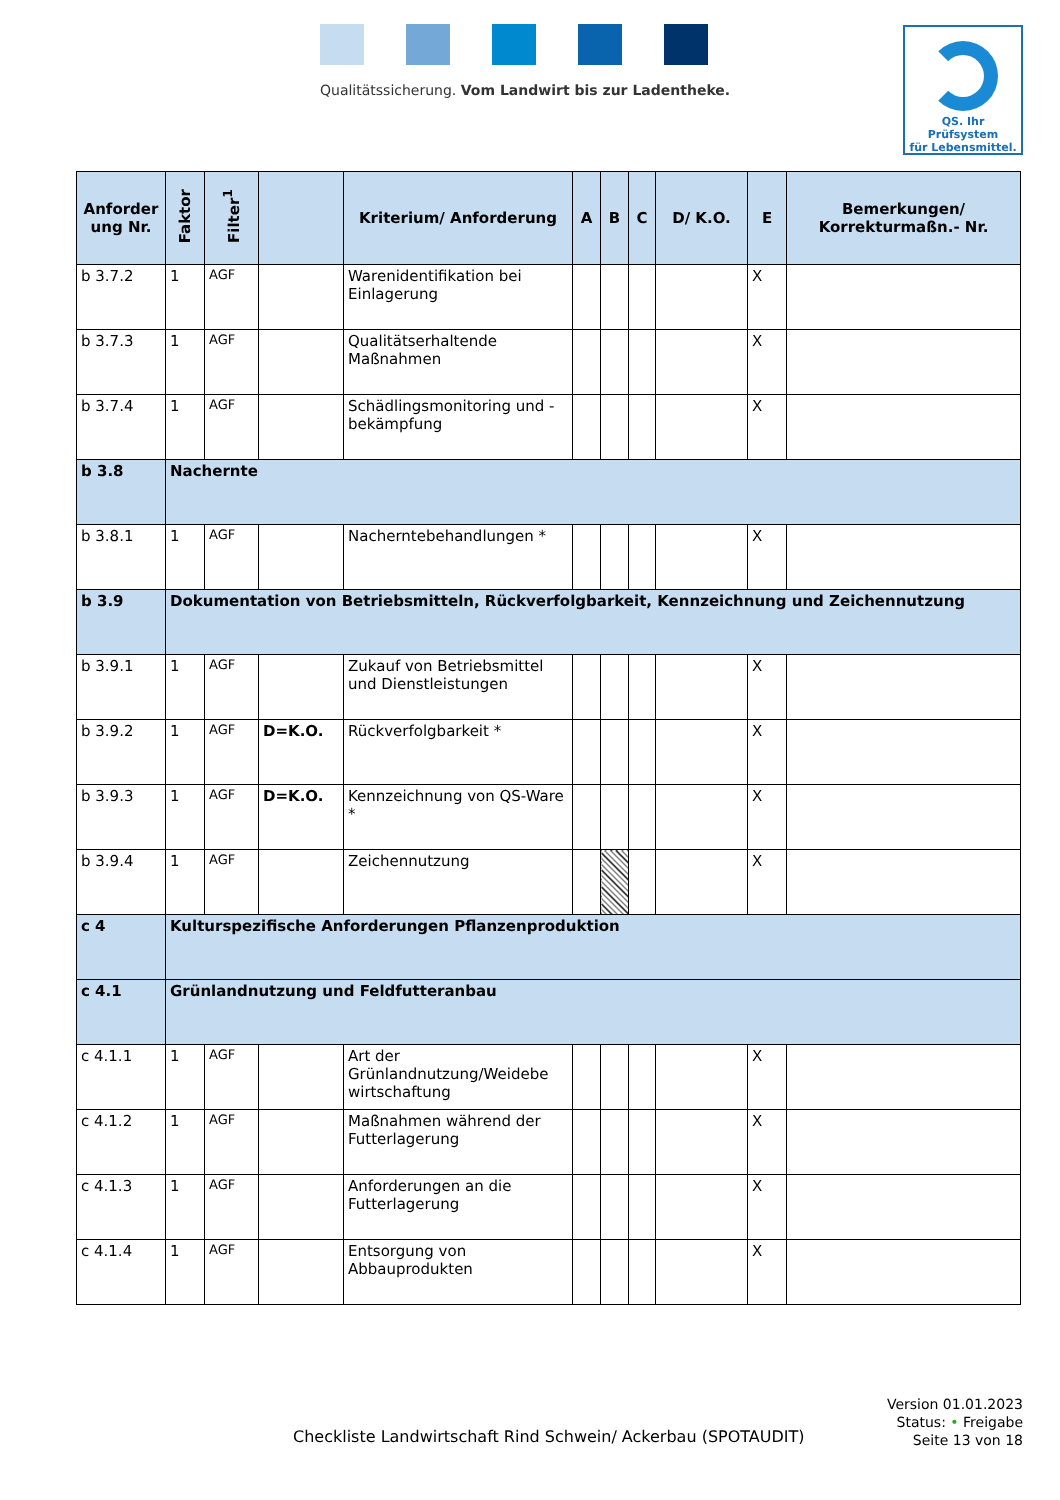Qualitätssicherung. Vom Landwirt bis zur Ladentheke.
QS. Ihr Prüfsystem
für Lebensmittel.
| Anforder ung Nr. | Faktor | Filter<sup>1</sup> | | Kriterium/ Anforderung | A | B | C | D/ K.O. | E | Bemerkungen/ Korrekturmaßn.- Nr. |
| --- | --- | --- | --- | --- | --- | --- | --- | --- | --- | --- |
| b 3.7.2 | 1 | AGF | | Warenidentifikation bei Einlagerung | | | | | X | |
| b 3.7.3 | 1 | AGF | | Qualitätserhaltende Maßnahmen | | | | | X | |
| b 3.7.4 | 1 | AGF | | Schädlingsmonitoring und -bekämpfung | | | | | X | |
| b 3.8 | Nachernte | | | | | | | | | |
| b 3.8.1 | 1 | AGF | | Nacherntebehandlungen * | | | | | X | |
| b 3.9 | Dokumentation von Betriebsmitteln, Rückverfolgbarkeit, Kennzeichnung und Zeichennutzung | | | | | | | | | |
| b 3.9.1 | 1 | AGF | | Zukauf von Betriebsmittel und Dienstleistungen | | | | | X | |
| b 3.9.2 | 1 | AGF | D=K.O. | Rückverfolgbarkeit * | | | | | X | |
| b 3.9.3 | 1 | AGF | D=K.O. | Kennzeichnung von QS-Ware * | | | | | X | |
| b 3.9.4 | 1 | AGF | | Zeichennutzung | | | | | X | |
| c 4 | Kulturspezifische Anforderungen Pflanzenproduktion | | | | | | | | | |
| c 4.1 | Grünlandnutzung und Feldfutteranbau | | | | | | | | | |
| c 4.1.1 | 1 | AGF | | Art der Grünlandnutzung/Weidebe wirtschaftung | | | | | X | |
| c 4.1.2 | 1 | AGF | | Maßnahmen während der Futterlagerung | | | | | X | |
| c 4.1.3 | 1 | AGF | | Anforderungen an die Futterlagerung | | | | | X | |
| c 4.1.4 | 1 | AGF | | Entsorgung von Abbauprodukten | | | | | X | |
Checkliste Landwirtschaft Rind Schwein/ Ackerbau (SPOTAUDIT)
Version 01.01.2023
Status: • Freigabe
Seite 13 von 18